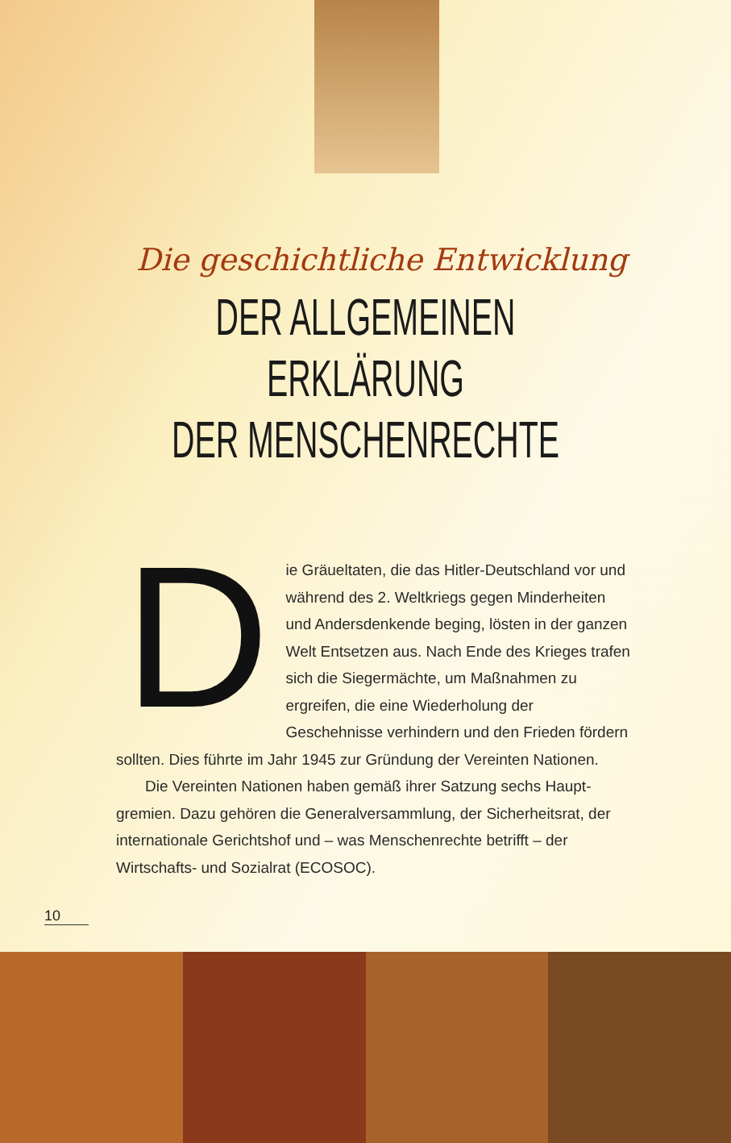Die geschichtliche Entwicklung
DER ALLGEMEINEN
ERKLÄRUNG
DER MENSCHENRECHTE
Die Gräueltaten, die das Hitler-Deutschland vor und während des 2. Weltkriegs gegen Minderheiten und Andersdenkende beging, lösten in der ganzen Welt Entsetzen aus. Nach Ende des Krieges trafen sich die Siegermächte, um Maßnahmen zu ergreifen, die eine Wiederholung der Geschehnisse verhindern und den Frieden fördern sollten. Dies führte im Jahr 1945 zur Gründung der Vereinten Nationen.
Die Vereinten Nationen haben gemäß ihrer Satzung sechs Haupt­gremien. Dazu gehören die Generalversammlung, der Sicherheitsrat, der internationale Gerichtshof und – was Menschenrechte betrifft – der Wirtschafts- und Sozialrat (ECOSOC).
10